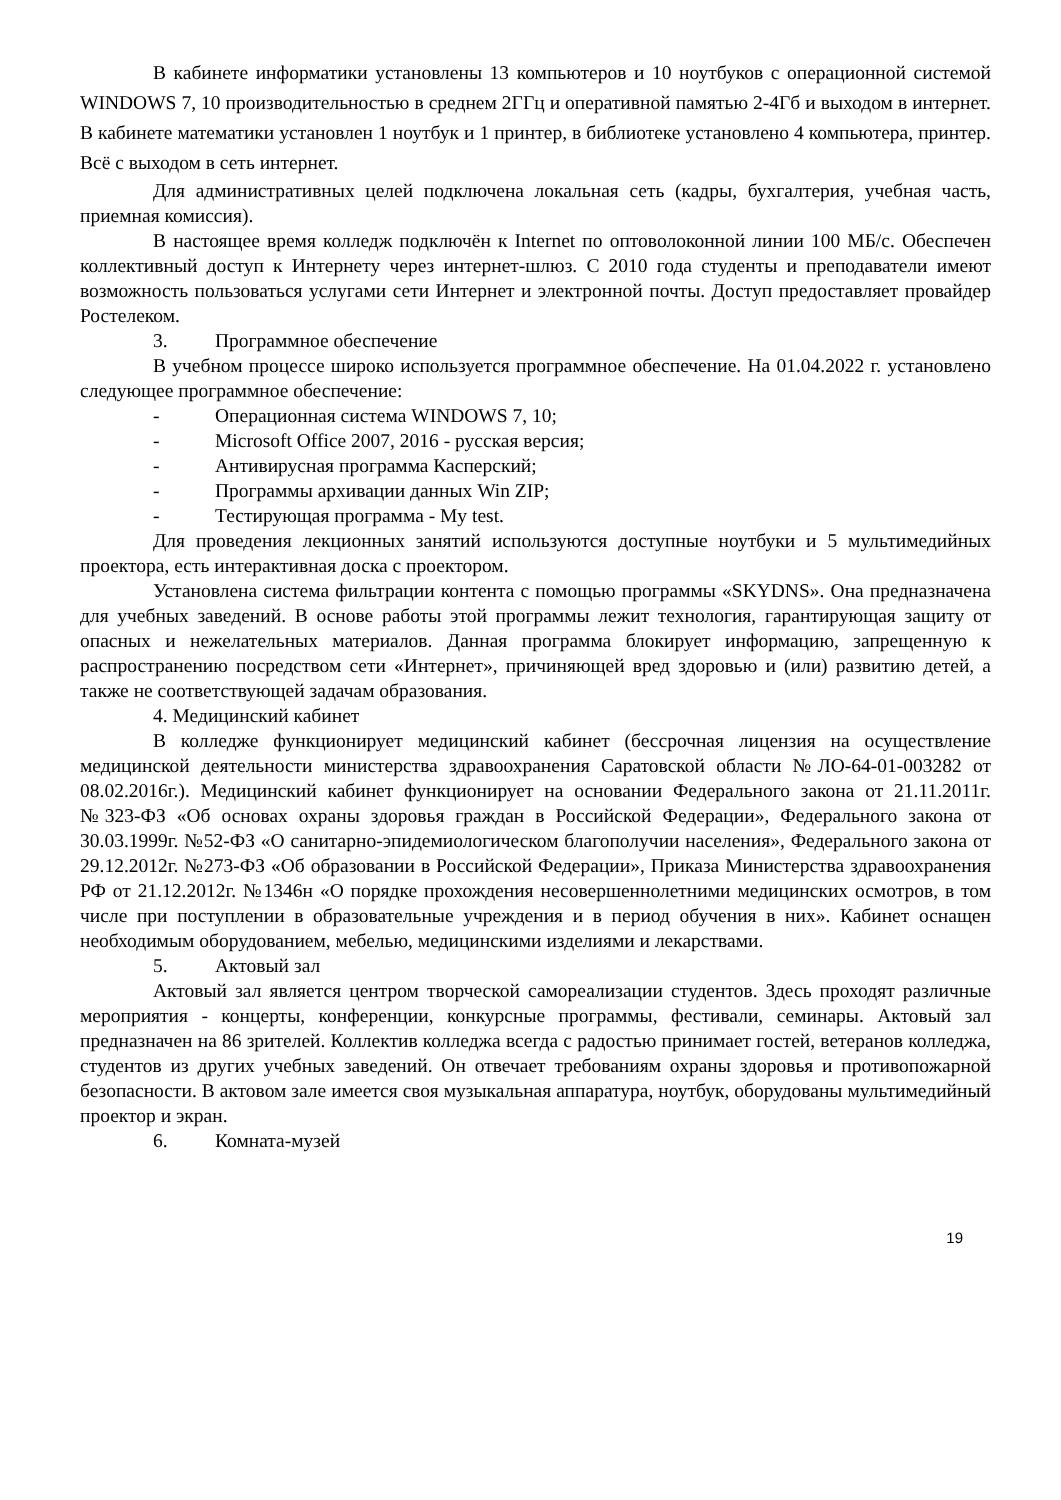В кабинете информатики установлены 13 компьютеров и 10 ноутбуков с операционной системой WINDOWS 7, 10 производительностью в среднем 2ГГц и оперативной памятью 2-4Гб и выходом в интернет. В кабинете математики установлен 1 ноутбук и 1 принтер, в библиотеке установлено 4 компьютера, принтер. Всё с выходом в сеть интернет.
Для административных целей подключена локальная сеть (кадры, бухгалтерия, учебная часть, приемная комиссия).
В настоящее время колледж подключён к Internet по оптоволоконной линии 100 МБ/с. Обеспечен коллективный доступ к Интернету через интернет-шлюз. С 2010 года студенты и преподаватели имеют возможность пользоваться услугами сети Интернет и электронной почты. Доступ предоставляет провайдер Ростелеком.
3. Программное обеспечение
В учебном процессе широко используется программное обеспечение. На 01.04.2022 г. установлено следующее программное обеспечение:
- Операционная система WINDOWS 7, 10;
- Microsoft Office 2007, 2016 - русская версия;
- Антивирусная программа Касперский;
- Программы архивации данных Win ZIP;
- Тестирующая программа - My test.
Для проведения лекционных занятий используются доступные ноутбуки и 5 мультимедийных проектора, есть интерактивная доска с проектором.
Установлена система фильтрации контента с помощью программы «SKYDNS». Она предназначена для учебных заведений. В основе работы этой программы лежит технология, гарантирующая защиту от опасных и нежелательных материалов. Данная программа блокирует информацию, запрещенную к распространению посредством сети «Интернет», причиняющей вред здоровью и (или) развитию детей, а также не соответствующей задачам образования.
4. Медицинский кабинет
В колледже функционирует медицинский кабинет (бессрочная лицензия на осуществление медицинской деятельности министерства здравоохранения Саратовской области №ЛО-64-01-003282 от 08.02.2016г.). Медицинский кабинет функционирует на основании Федерального закона от 21.11.2011г. №323-ФЗ «Об основах охраны здоровья граждан в Российской Федерации», Федерального закона от 30.03.1999г. №52-ФЗ «О санитарно-эпидемиологическом благополучии населения», Федерального закона от 29.12.2012г. №273-ФЗ «Об образовании в Российской Федерации», Приказа Министерства здравоохранения РФ от 21.12.2012г. №1346н «О порядке прохождения несовершеннолетними медицинских осмотров, в том числе при поступлении в образовательные учреждения и в период обучения в них». Кабинет оснащен необходимым оборудованием, мебелью, медицинскими изделиями и лекарствами.
5. Актовый зал
Актовый зал является центром творческой самореализации студентов. Здесь проходят различные мероприятия - концерты, конференции, конкурсные программы, фестивали, семинары. Актовый зал предназначен на 86 зрителей. Коллектив колледжа всегда с радостью принимает гостей, ветеранов колледжа, студентов из других учебных заведений. Он отвечает требованиям охраны здоровья и противопожарной безопасности. В актовом зале имеется своя музыкальная аппаратура, ноутбук, оборудованы мультимедийный проектор и экран.
6. Комната-музей
19